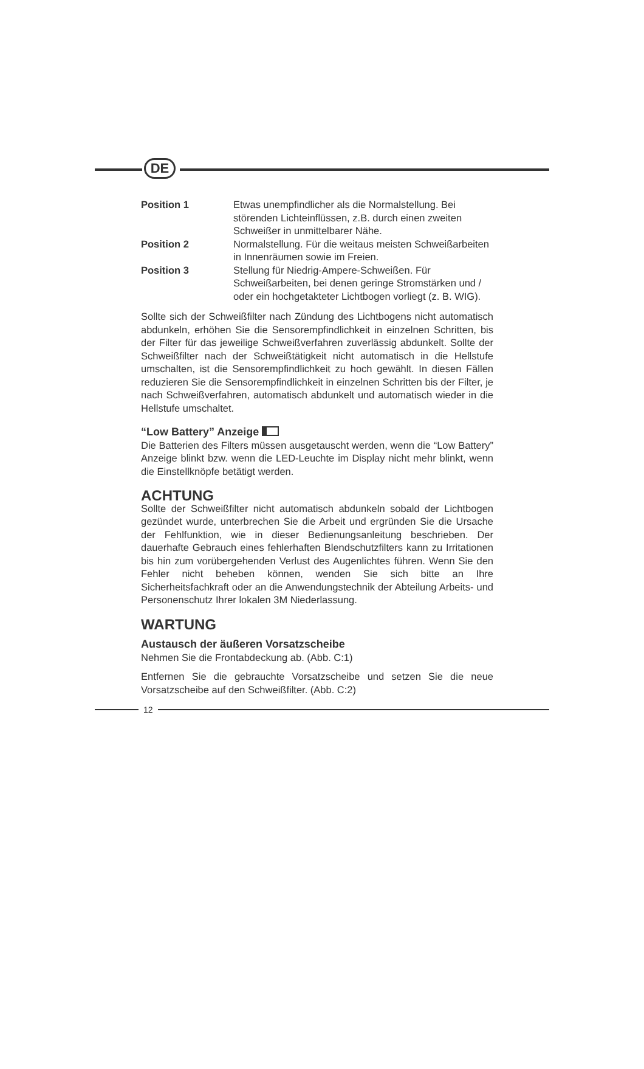DE
Position 1 Etwas unempfindlicher als die Normalstellung. Bei störenden Lichteinflüssen, z.B. durch einen zweiten Schweißer in unmittelbarer Nähe.
Position 2 Normalstellung. Für die weitaus meisten Schweißarbeiten in Innenräumen sowie im Freien.
Position 3 Stellung für Niedrig-Ampere-Schweißen. Für Schweißarbeiten, bei denen geringe Stromstärken und / oder ein hochgetakteter Lichtbogen vorliegt (z. B. WIG).
Sollte sich der Schweißfilter nach Zündung des Lichtbogens nicht automatisch abdunkeln, erhöhen Sie die Sensorempfindlichkeit in einzelnen Schritten, bis der Filter für das jeweilige Schweißverfahren zuverlässig abdunkelt. Sollte der Schweißfilter nach der Schweißtätigkeit nicht automatisch in die Hellstufe umschalten, ist die Sensorempfindlichkeit zu hoch gewählt. In diesen Fällen reduzieren Sie die Sensorempfindlichkeit in einzelnen Schritten bis der Filter, je nach Schweißverfahren, automatisch abdunkelt und automatisch wieder in die Hellstufe umschaltet.
“Low Battery” Anzeige
Die Batterien des Filters müssen ausgetauscht werden, wenn die “Low Battery” Anzeige blinkt bzw. wenn die LED-Leuchte im Display nicht mehr blinkt, wenn die Einstellknöpfe betätigt werden.
ACHTUNG
Sollte der Schweißfilter nicht automatisch abdunkeln sobald der Lichtbogen gezündet wurde, unterbrechen Sie die Arbeit und ergründen Sie die Ursache der Fehlfunktion, wie in dieser Bedienungsanleitung beschrieben. Der dauerhafte Gebrauch eines fehlerhaften Blendschutzfilters kann zu Irritationen bis hin zum vorübergehenden Verlust des Augenlichtes führen. Wenn Sie den Fehler nicht beheben können, wenden Sie sich bitte an Ihre Sicherheitsfachkraft oder an die Anwendungstechnik der Abteilung Arbeits- und Personenschutz Ihrer lokalen 3M Niederlassung.
WARTUNG
Austausch der äußeren Vorsatzscheibe
Nehmen Sie die Frontabdeckung ab. (Abb. C:1)
Entfernen Sie die gebrauchte Vorsatzscheibe und setzen Sie die neue Vorsatzscheibe auf den Schweißfilter. (Abb. C:2)
12